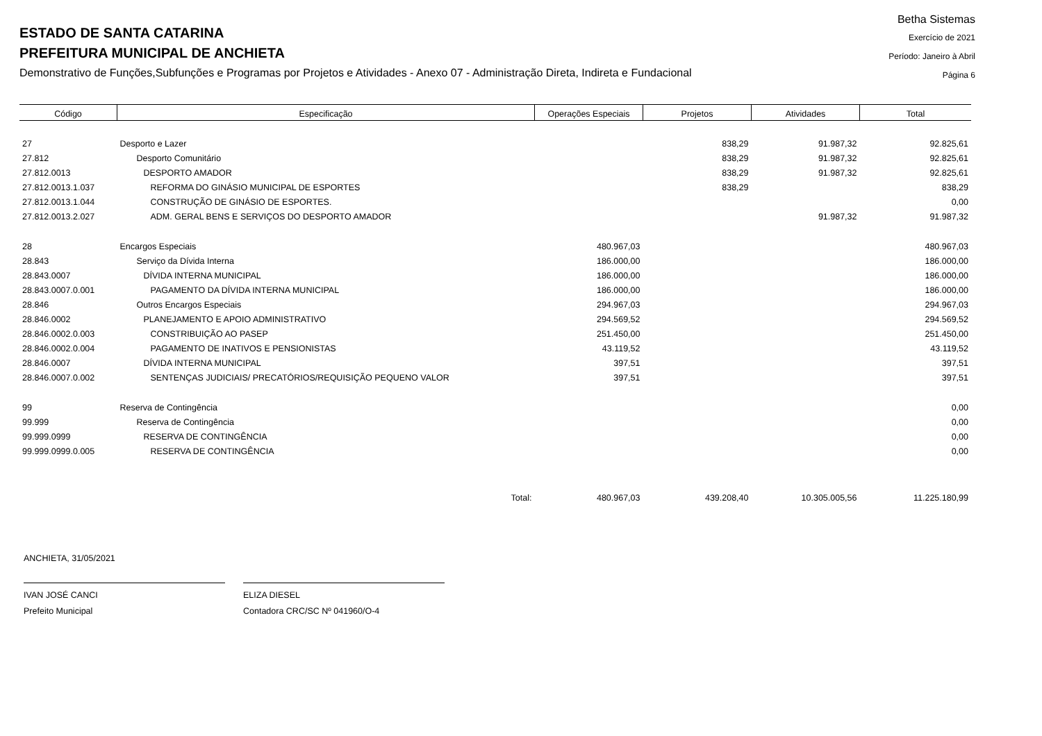ESTADO DE SANTA CATARINA
PREFEITURA MUNICIPAL DE ANCHIETA
Demonstrativo de Funções,Subfunções e Programas por Projetos e Atividades - Anexo 07 - Administração Direta, Indireta e Fundacional
Betha Sistemas
Exercício de 2021
Período: Janeiro à Abril
Página 6
| Código | Especificação | Operações Especiais | Projetos | Atividades | Total |
| --- | --- | --- | --- | --- | --- |
| 27 | Desporto e Lazer | | 838,29 | 91.987,32 | 92.825,61 |
| 27.812 | Desporto Comunitário | | 838,29 | 91.987,32 | 92.825,61 |
| 27.812.0013 | DESPORTO AMADOR | | 838,29 | 91.987,32 | 92.825,61 |
| 27.812.0013.1.037 | REFORMA DO GINÁSIO MUNICIPAL DE ESPORTES | | 838,29 | | 838,29 |
| 27.812.0013.1.044 | CONSTRUÇÃO DE GINÁSIO DE ESPORTES. | | | | 0,00 |
| 27.812.0013.2.027 | ADM. GERAL BENS E SERVIÇOS DO DESPORTO AMADOR | | | 91.987,32 | 91.987,32 |
| 28 | Encargos Especiais | 480.967,03 | | | 480.967,03 |
| 28.843 | Serviço da Dívida Interna | 186.000,00 | | | 186.000,00 |
| 28.843.0007 | DÍVIDA INTERNA MUNICIPAL | 186.000,00 | | | 186.000,00 |
| 28.843.0007.0.001 | PAGAMENTO DA DÍVIDA INTERNA MUNICIPAL | 186.000,00 | | | 186.000,00 |
| 28.846 | Outros Encargos Especiais | 294.967,03 | | | 294.967,03 |
| 28.846.0002 | PLANEJAMENTO E APOIO ADMINISTRATIVO | 294.569,52 | | | 294.569,52 |
| 28.846.0002.0.003 | CONSTRIBUIÇÃO AO PASEP | 251.450,00 | | | 251.450,00 |
| 28.846.0002.0.004 | PAGAMENTO DE INATIVOS E PENSIONISTAS | 43.119,52 | | | 43.119,52 |
| 28.846.0007 | DÍVIDA INTERNA MUNICIPAL | 397,51 | | | 397,51 |
| 28.846.0007.0.002 | SENTENÇAS JUDICIAIS/ PRECATÓRIOS/REQUISIÇÃO PEQUENO VALOR | 397,51 | | | 397,51 |
| 99 | Reserva de Contingência | | | | 0,00 |
| 99.999 | Reserva de Contingência | | | | 0,00 |
| 99.999.0999 | RESERVA DE CONTINGÊNCIA | | | | 0,00 |
| 99.999.0999.0.005 | RESERVA DE CONTINGÊNCIA | | | | 0,00 |
| | Total: | 480.967,03 | 439.208,40 | 10.305.005,56 | 11.225.180,99 |
ANCHIETA, 31/05/2021
IVAN JOSÉ CANCI
Prefeito Municipal
ELIZA DIESEL
Contadora CRC/SC Nº 041960/O-4